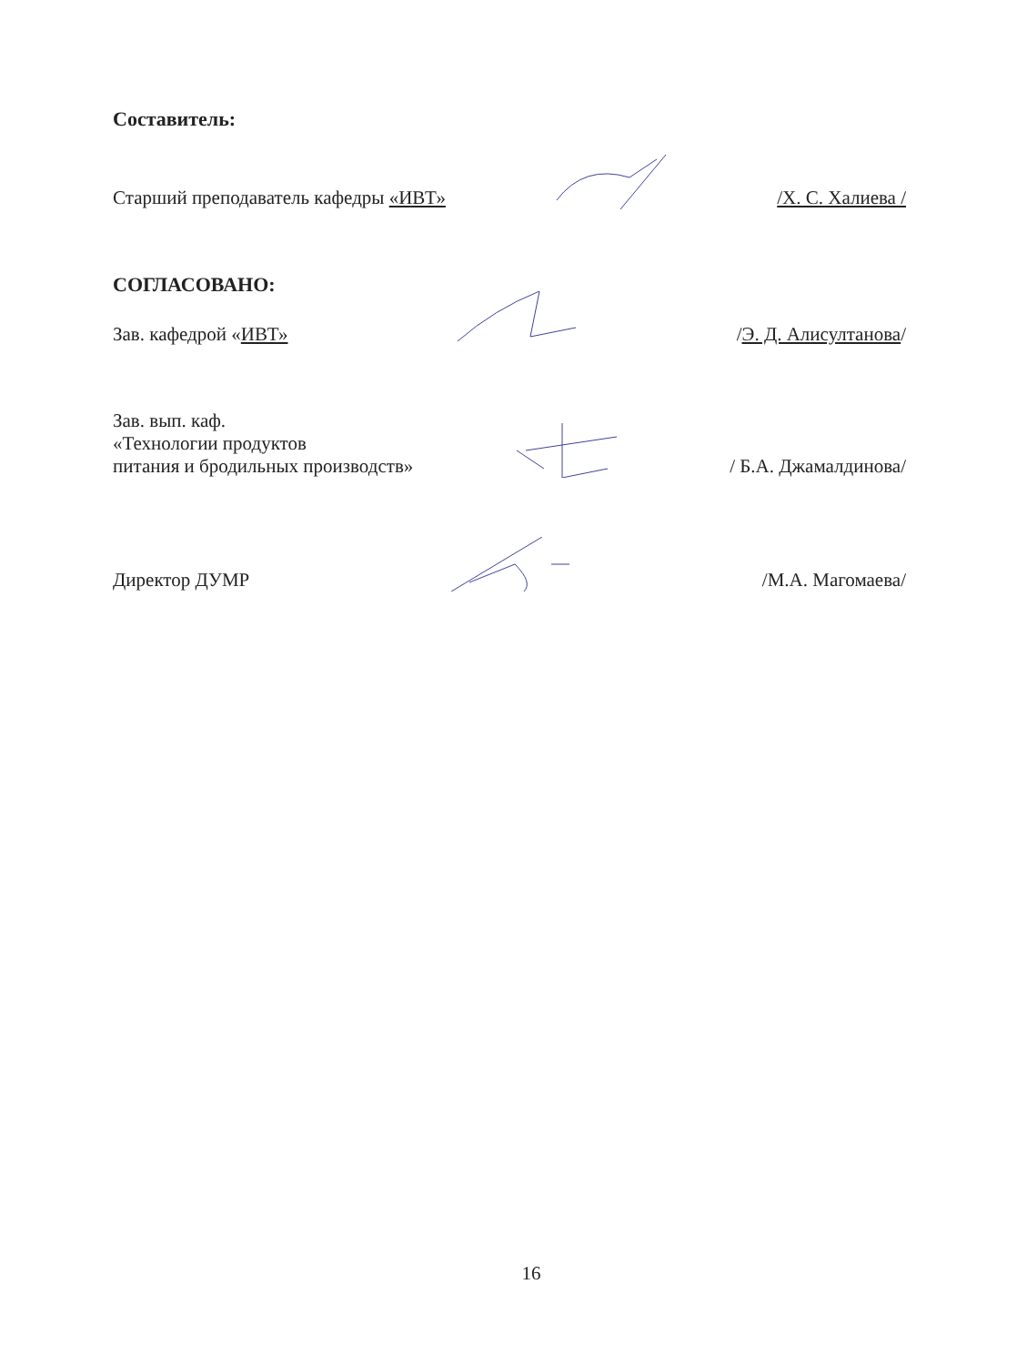Составитель:
Старший преподаватель кафедры «ИВТ» /Х. С. Халиева /
СОГЛАСОВАНО:
Зав. кафедрой «ИВТ» /Э. Д. Алисултанова/
Зав. вып. каф.
«Технологии продуктов
питания и бродильных производств» / Б.А. Джамалдинова/
Директор ДУМР /М.А. Магомаева/
16